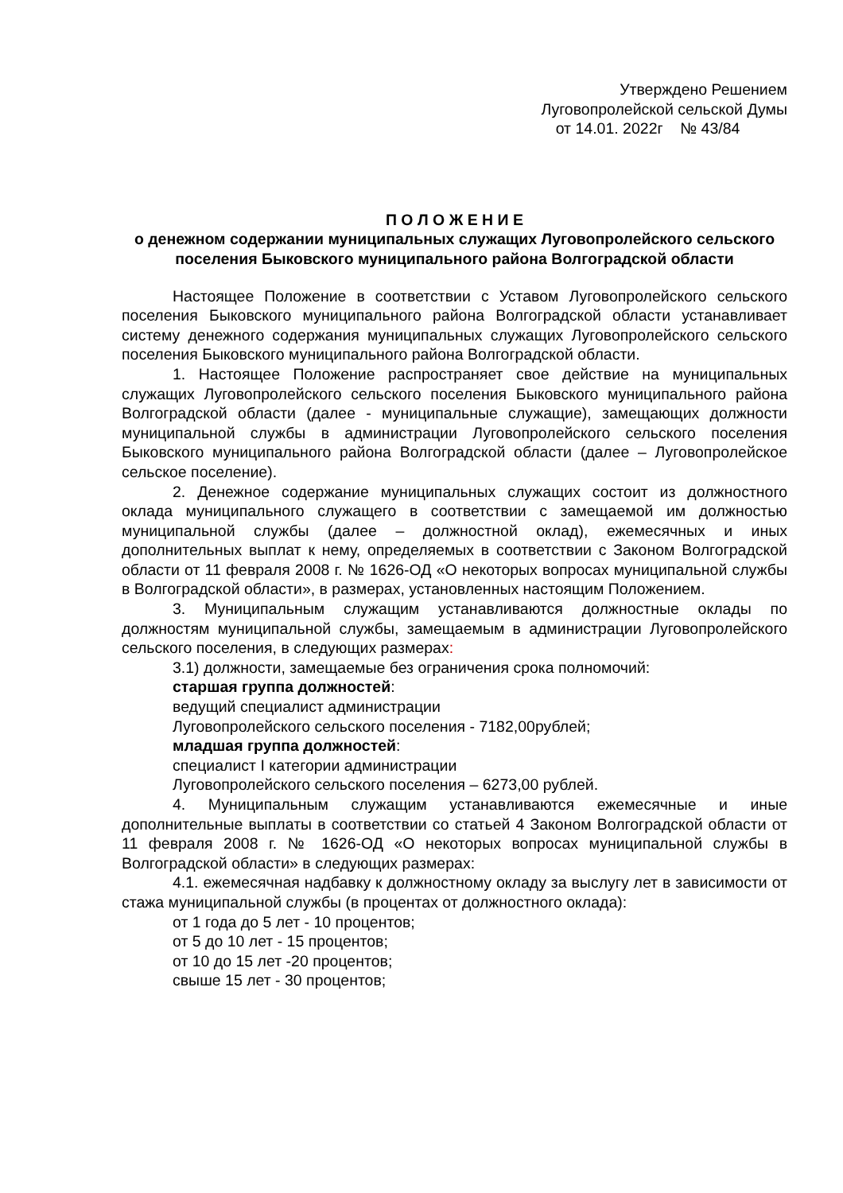Утверждено Решением
Луговопролейской сельской Думы
от 14.01. 2022г № 43/84
П О Л О Ж Е Н И Е
о денежном содержании муниципальных служащих Луговопролейского сельского поселения Быковского муниципального района Волгоградской области
Настоящее Положение в соответствии с Уставом Луговопролейского сельского поселения Быковского муниципального района Волгоградской области устанавливает систему денежного содержания муниципальных служащих Луговопролейского сельского поселения Быковского муниципального района Волгоградской области.
1. Настоящее Положение распространяет свое действие на муниципальных служащих Луговопролейского сельского поселения Быковского муниципального района Волгоградской области (далее - муниципальные служащие), замещающих должности муниципальной службы в администрации Луговопролейского сельского поселения Быковского муниципального района Волгоградской области (далее – Луговопролейское сельское поселение).
2. Денежное содержание муниципальных служащих состоит из должностного оклада муниципального служащего в соответствии с замещаемой им должностью муниципальной службы (далее – должностной оклад), ежемесячных и иных дополнительных выплат к нему, определяемых в соответствии с Законом Волгоградской области от 11 февраля 2008 г. № 1626-ОД «О некоторых вопросах муниципальной службы в Волгоградской области», в размерах, установленных настоящим Положением.
3. Муниципальным служащим устанавливаются должностные оклады по должностям муниципальной службы, замещаемым в администрации Луговопролейского сельского поселения, в следующих размерах:
3.1) должности, замещаемые без ограничения срока полномочий:
старшая группа должностей:
ведущий специалист администрации
Луговопролейского сельского поселения - 7182,00рублей;
младшая группа должностей:
специалист I категории администрации
Луговопролейского сельского поселения – 6273,00 рублей.
4. Муниципальным служащим устанавливаются ежемесячные и иные дополнительные выплаты в соответствии со статьей 4 Законом Волгоградской области от 11 февраля 2008 г. № 1626-ОД «О некоторых вопросах муниципальной службы в Волгоградской области» в следующих размерах:
4.1. ежемесячная надбавку к должностному окладу за выслугу лет в зависимости от стажа муниципальной службы (в процентах от должностного оклада):
от 1 года до 5 лет - 10 процентов;
от 5 до 10 лет - 15 процентов;
от 10 до 15 лет -20 процентов;
свыше 15 лет - 30 процентов;